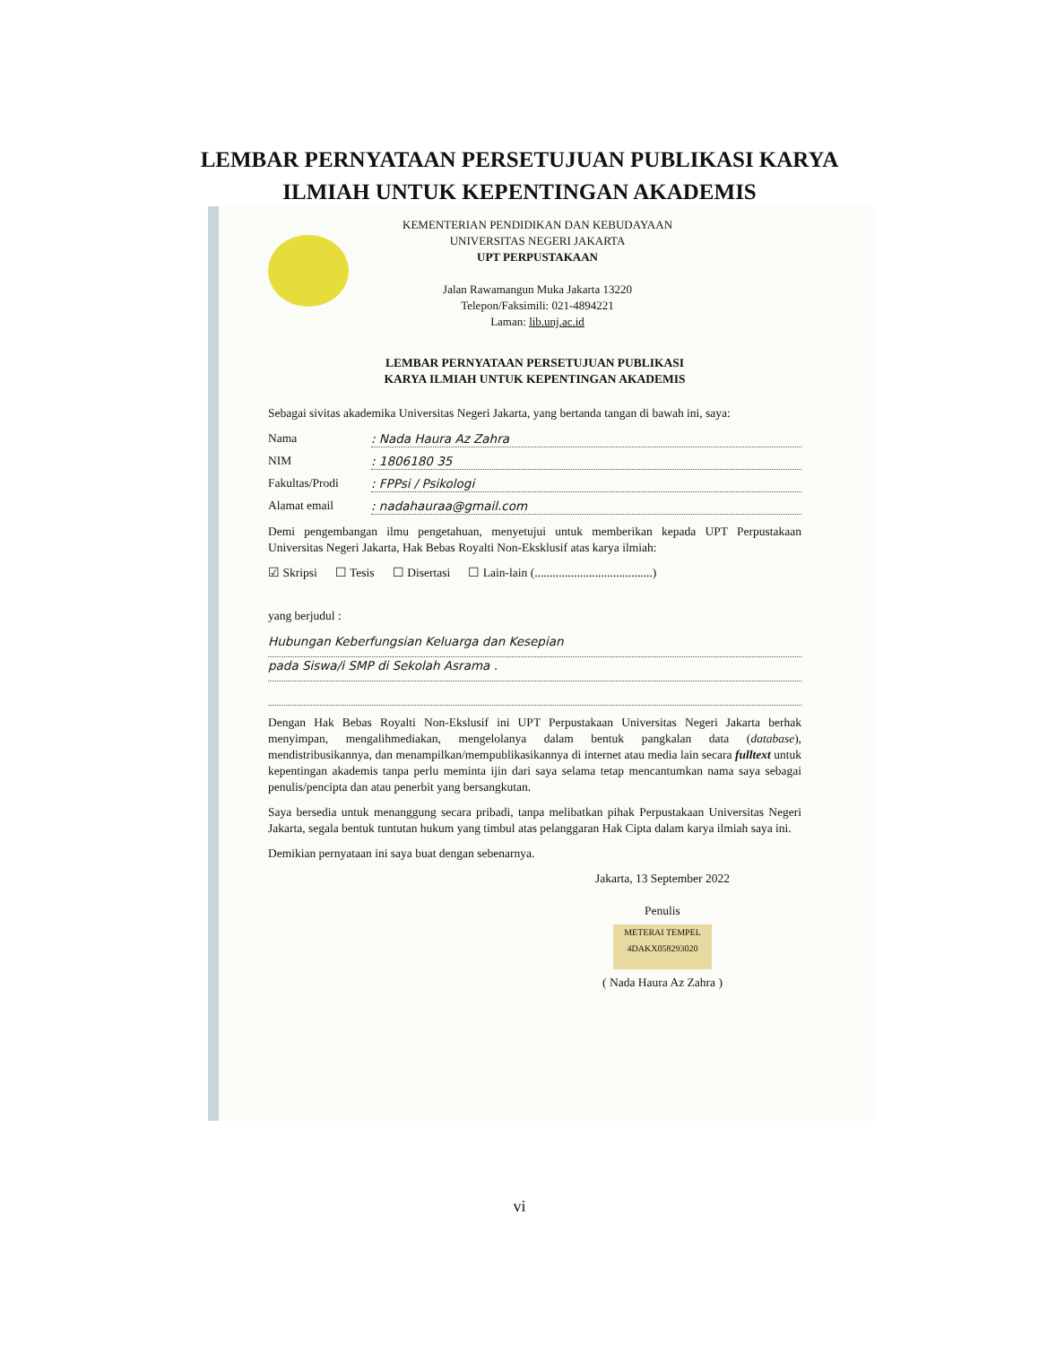LEMBAR PERNYATAAN PERSETUJUAN PUBLIKASI KARYA
ILMIAH UNTUK KEPENTINGAN AKADEMIS
KEMENTERIAN PENDIDIKAN DAN KEBUDAYAAN
UNIVERSITAS NEGERI JAKARTA
UPT PERPUSTAKAAN
Jalan Rawamangun Muka Jakarta 13220
Telepon/Faksimili: 021-4894221
Laman: lib.unj.ac.id
LEMBAR PERNYATAAN PERSETUJUAN PUBLIKASI
KARYA ILMIAH UNTUK KEPENTINGAN AKADEMIS
Sebagai sivitas akademika Universitas Negeri Jakarta, yang bertanda tangan di bawah ini, saya:
Nama: Nada Haura Az Zahra
NIM: 1806180 35
Fakultas/Prodi: FPPsi / Psikologi
Alamat email: nadahauraa@gmail.com
Demi pengembangan ilmu pengetahuan, menyetujui untuk memberikan kepada UPT Perpustakaan Universitas Negeri Jakarta, Hak Bebas Royalti Non-Eksklusif atas karya ilmiah:
☑ Skripsi ☐ Tesis ☐ Disertasi ☐ Lain-lain (.......................................)
yang berjudul :
Hubungan Keberfungsian Keluarga dan Kesepian
pada Siswa/i SMP di Sekolah Asrama .
Dengan Hak Bebas Royalti Non-Ekslusif ini UPT Perpustakaan Universitas Negeri Jakarta berhak menyimpan, mengalihmediakan, mengelolanya dalam bentuk pangkalan data (database), mendistribusikannya, dan menampilkan/mempublikasikannya di internet atau media lain secara fulltext untuk kepentingan akademis tanpa perlu meminta ijin dari saya selama tetap mencantumkan nama saya sebagai penulis/pencipta dan atau penerbit yang bersangkutan.
Saya bersedia untuk menanggung secara pribadi, tanpa melibatkan pihak Perpustakaan Universitas Negeri Jakarta, segala bentuk tuntutan hukum yang timbul atas pelanggaran Hak Cipta dalam karya ilmiah saya ini.
Demikian pernyataan ini saya buat dengan sebenarnya.
Jakarta, 13 September 2022
Penulis
METERAI TEMPEL 4DAKX058293020
( Nada Haura Az Zahra )
vi